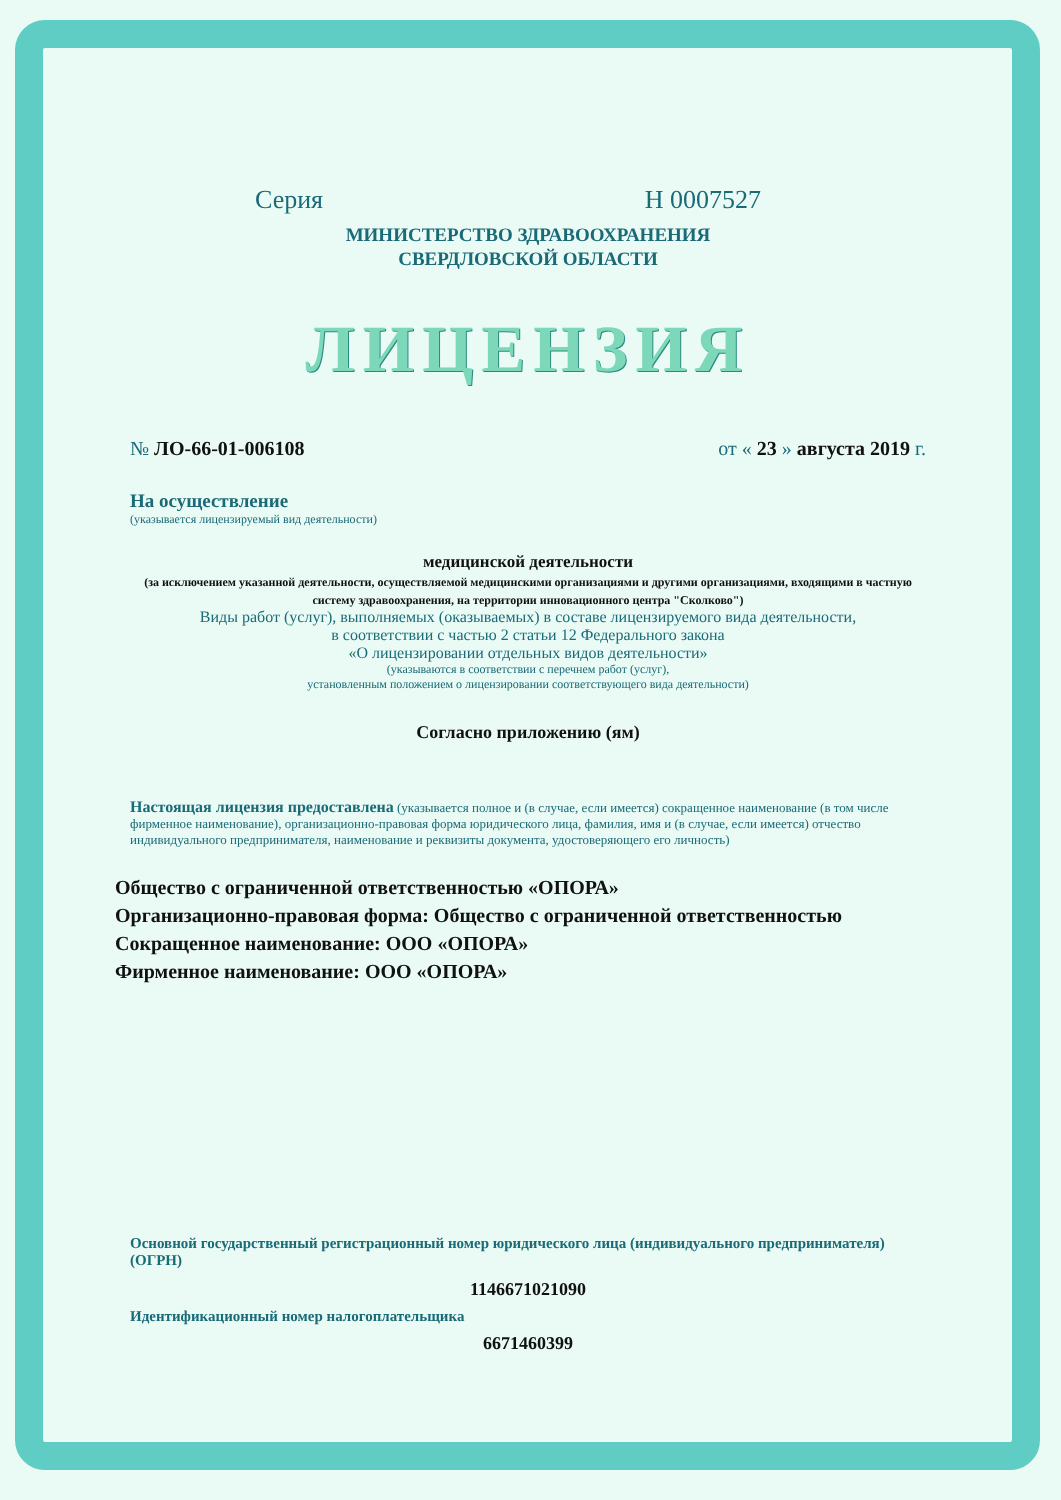Серия Н 0007527
МИНИСТЕРСТВО ЗДРАВООХРАНЕНИЯ
СВЕРДЛОВСКОЙ ОБЛАСТИ
ЛИЦЕНЗИЯ
№ ЛО-66-01-006108 от « 23 » августа 2019 г.
На осуществление
(указывается лицензируемый вид деятельности)
медицинской деятельности
(за исключением указанной деятельности, осуществляемой медицинскими организациями и другими организациями, входящими в частную систему здравоохранения, на территории инновационного центра "Сколково")
Виды работ (услуг), выполняемых (оказываемых) в составе лицензируемого вида деятельности,
в соответствии с частью 2 статьи 12 Федерального закона
«О лицензировании отдельных видов деятельности»
(указываются в соответствии с перечнем работ (услуг),
установленным положением о лицензировании соответствующего вида деятельности)
Согласно приложению (ям)
Настоящая лицензия предоставлена (указывается полное и (в случае, если имеется) сокращенное наименование (в том числе фирменное наименование), организационно-правовая форма юридического лица, фамилия, имя и (в случае, если имеется) отчество индивидуального предпринимателя, наименование и реквизиты документа, удостоверяющего его личность)
Общество с ограниченной ответственностью «ОПОРА»
Организационно-правовая форма: Общество с ограниченной ответственностью
Сокращенное наименование: ООО «ОПОРА»
Фирменное наименование: ООО «ОПОРА»
Основной государственный регистрационный номер юридического лица (индивидуального предпринимателя) (ОГРН)
1146671021090
Идентификационный номер налогоплательщика
6671460399